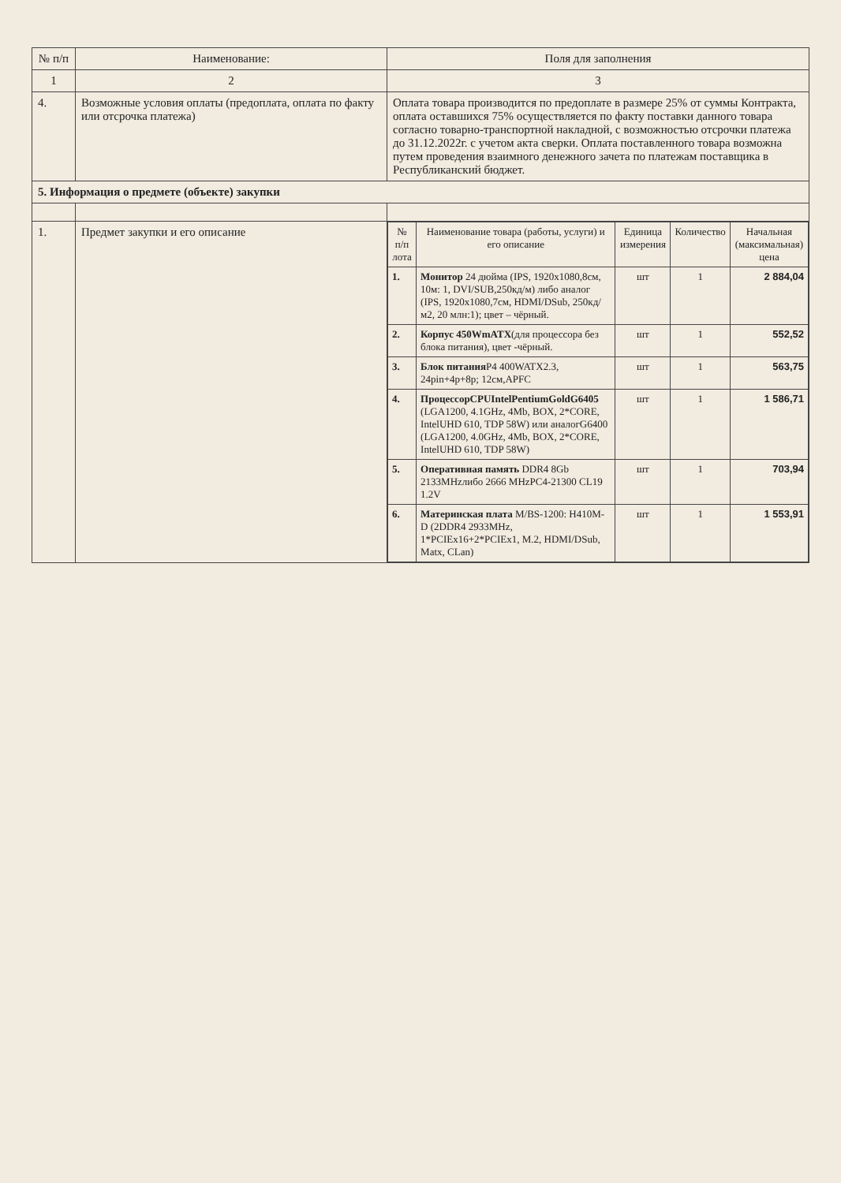| № п/п | Наименование: | Поля для заполнения |
| --- | --- | --- |
| 1 | 2 | 3 |
| 4. | Возможные условия оплаты (предоплата, оплата по факту или отсрочка платежа) | Оплата товара производится по предоплате в размере 25% от суммы Контракта, оплата оставшихся 75% осуществляется по факту поставки данного товара согласно товарно-транспортной накладной, с возможностью отсрочки платежа до 31.12.2022г. с учетом акта сверки. Оплата поставленного товара возможна путем проведения взаимного денежного зачета по платежам поставщика в Республиканский бюджет. |
| 5. Информация о предмете (объекте) закупки | | |
| 1. | Предмет закупки и его описание | / № п/п лота / Наименование товара (работы, услуги) и его описание / Единица измерения / Количество / Начальная (максимальная) цена / / --- / --- / --- / --- / --- / / 1. / Монитор 24 дюйма (IPS, 1920x1080,8см, 10м: 1, DVI/SUB,250кд/м) либо аналог (IPS, 1920x1080,7см, HDMI/DSub, 250кд/м2, 20 млн:1); цвет – чёрный. / шт / 1 / 2 884,04 / / 2. / Корпус 450WmATX (для процессора без блока питания), цвет -чёрный. / шт / 1 / 552,52 / / 3. / Блок питания P4 400WATX2.3, 24pin+4p+8p; 12см,APFC / шт / 1 / 563,75 / / 4. / ПроцессорCPUIntelPentiumGoldG6405 (LGA1200, 4.1GHz, 4Mb, BOX, 2*CORE, IntelUHD 610, TDP 58W) или аналогG6400 (LGA1200, 4.0GHz, 4Mb, BOX, 2*CORE, IntelUHD 610, TDP 58W) / шт / 1 / 1 586,71 / / 5. / Оперативная память DDR4 8Gb 2133MHzлибо 2666 MHzPC4-21300 CL19 1.2V / шт / 1 / 703,94 / / 6. / Материнская плата M/BS-1200: H410M-D (2DDR4 2933MHz, 1*PCIEx16+2*PCIEx1, M.2, HDMI/DSub, Matx, CLan) / шт / 1 / 1 553,91 / |